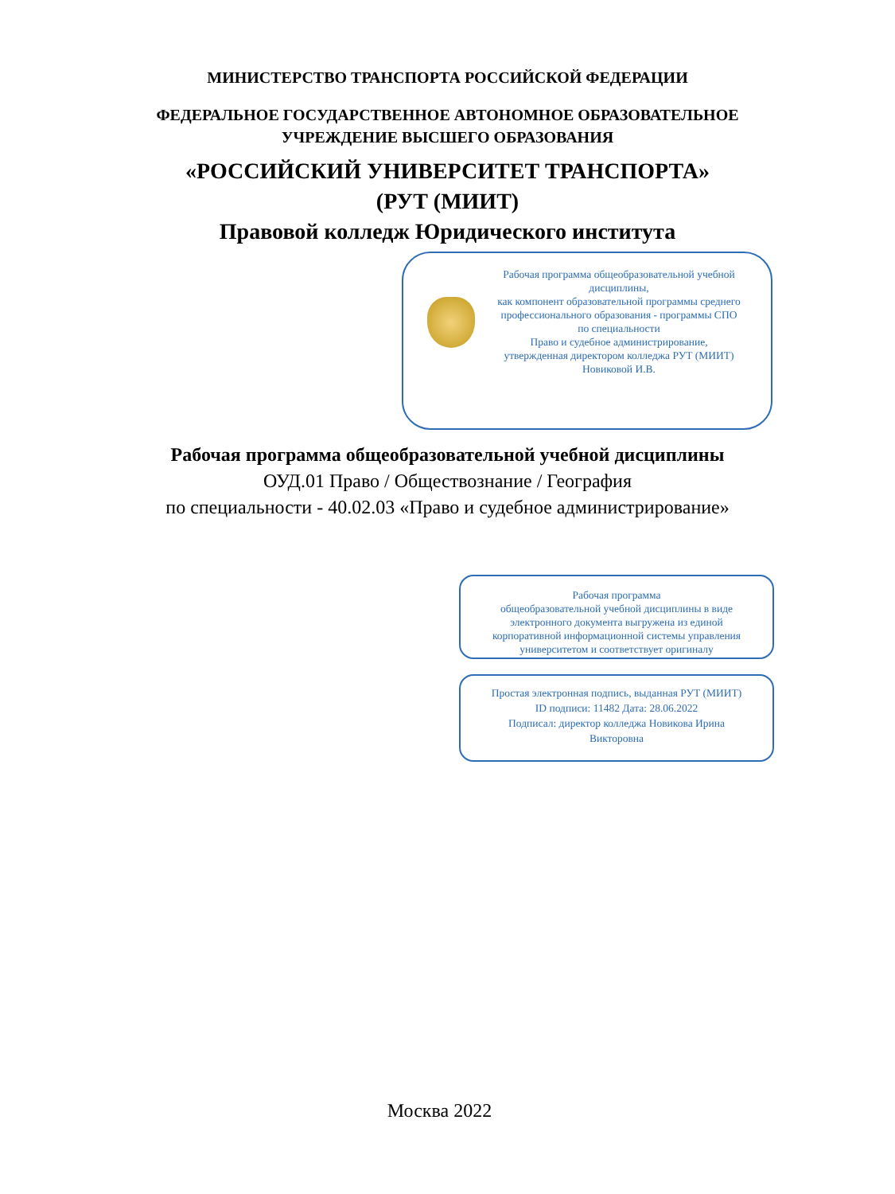МИНИСТЕРСТВО ТРАНСПОРТА РОССИЙСКОЙ ФЕДЕРАЦИИ
ФЕДЕРАЛЬНОЕ ГОСУДАРСТВЕННОЕ АВТОНОМНОЕ ОБРАЗОВАТЕЛЬНОЕ
УЧРЕЖДЕНИЕ ВЫСШЕГО ОБРАЗОВАНИЯ
«РОССИЙСКИЙ УНИВЕРСИТЕТ ТРАНСПОРТА»
(РУТ (МИИТ)
Правовой колледж Юридического института
Рабочая программа общеобразовательной учебной дисциплины,
как компонент образовательной программы среднего профессионального образования - программы СПО
по специальности
Право и судебное администрирование,
утвержденная директором колледжа РУТ (МИИТ)
Новиковой И.В.
Рабочая программа общеобразовательной учебной дисциплины
ОУД.01 Право / Обществознание / География
по специальности - 40.02.03 «Право и судебное администрирование»
Рабочая программа
общеобразовательной учебной дисциплины в виде
электронного документа выгружена из единой
корпоративной информационной системы управления
университетом и соответствует оригиналу
Простая электронная подпись, выданная РУТ (МИИТ)
ID подписи: 11482 Дата: 28.06.2022
Подписал: директор колледжа Новикова Ирина
Викторовна
Москва 2022